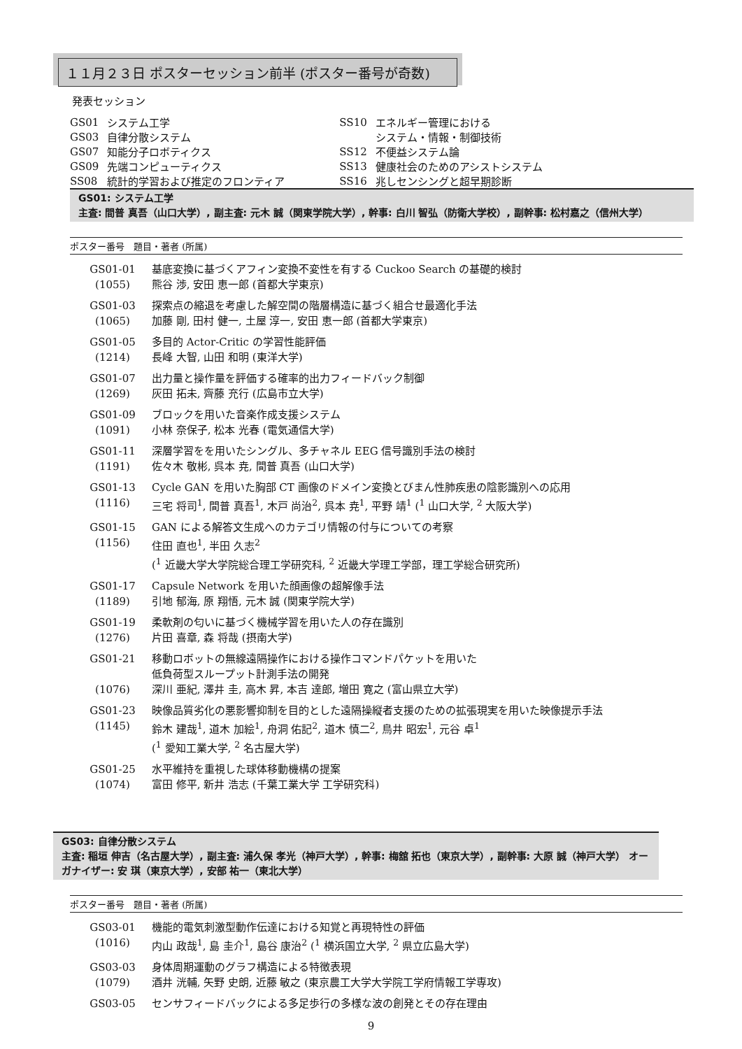１１月２３日 ポスターセッション前半 (ポスター番号が奇数)
発表セッション
| GS01 | システム工学 | SS10 | エネルギー管理における |
| GS03 | 自律分散システム | | システム・情報・制御技術 |
| GS07 | 知能分子ロボティクス | SS12 | 不便益システム論 |
| GS09 | 先端コンピューティクス | SS13 | 健康社会のためのアシストシステム |
| SS08 | 統計的学習および推定のフロンティア | SS16 | 兆しセンシングと超早期診断 |
GS01: システム工学
主査: 間普 真吾（山口大学）, 副主査: 元木 誠（関東学院大学）, 幹事: 白川 智弘（防衛大学校）, 副幹事: 松村嘉之（信州大学）
ポスター番号　題目・著者 (所属)
| GS01-01 | 基底変換に基づくアフィン変換不変性を有する Cuckoo Search の基礎的検討 |
| (1055) | 熊谷 渉, 安田 恵一郎 (首都大学東京) |
| GS01-03 | 探索点の縮退を考慮した解空間の階層構造に基づく組合せ最適化手法 |
| (1065) | 加藤 剛, 田村 健一, 土屋 淳一, 安田 恵一郎 (首都大学東京) |
| GS01-05 | 多目的 Actor-Critic の学習性能評価 |
| (1214) | 長峰 大智, 山田 和明 (東洋大学) |
| GS01-07 | 出力量と操作量を評価する確率的出力フィードバック制御 |
| (1269) | 灰田 拓未, 齊藤 充行 (広島市立大学) |
| GS01-09 | ブロックを用いた音楽作成支援システム |
| (1091) | 小林 奈保子, 松本 光春 (電気通信大学) |
| GS01-11 | 深層学習をを用いたシングル、多チャネル EEG 信号識別手法の検討 |
| (1191) | 佐々木 敬彬, 呉本 尭, 間普 真吾 (山口大学) |
| GS01-13 | Cycle GAN を用いた胸部 CT 画像のドメイン変換とびまん性肺疾患の陰影識別への応用 |
| (1116) | 三宅 将司<sup>1</sup>, 間普 真吾<sup>1</sup>, 木戸 尚治<sup>2</sup>, 呉本 尭<sup>1</sup>, 平野 靖<sup>1</sup> (<sup>1</sup> 山口大学, <sup>2</sup> 大阪大学) |
| GS01-15 | GAN による解答文生成へのカテゴリ情報の付与についての考察 |
| (1156) | 住田 直也<sup>1</sup>, 半田 久志<sup>2</sup> (<sup>1</sup> 近畿大学大学院総合理工学研究科, <sup>2</sup> 近畿大学理工学部，理工学総合研究所) |
| GS01-17 | Capsule Network を用いた顔画像の超解像手法 |
| (1189) | 引地 郁海, 原 翔悟, 元木 誠 (関東学院大学) |
| GS01-19 | 柔軟剤の匂いに基づく機械学習を用いた人の存在識別 |
| (1276) | 片田 喜章, 森 将哉 (摂南大学) |
| GS01-21 | 移動ロボットの無線遠隔操作における操作コマンドパケットを用いた 低負荷型スループット計測手法の開発 |
| (1076) | 深川 亜紀, 澤井 圭, 高木 昇, 本吉 達郎, 増田 寛之 (富山県立大学) |
| GS01-23 | 映像品質劣化の悪影響抑制を目的とした遠隔操縦者支援のための拡張現実を用いた映像提示手法 |
| (1145) | 鈴木 建哉<sup>1</sup>, 道木 加絵<sup>1</sup>, 舟洞 佑記<sup>2</sup>, 道木 慎二<sup>2</sup>, 鳥井 昭宏<sup>1</sup>, 元谷 卓<sup>1</sup> (<sup>1</sup> 愛知工業大学, <sup>2</sup> 名古屋大学) |
| GS01-25 | 水平維持を重視した球体移動機構の提案 |
| (1074) | 富田 修平, 新井 浩志 (千葉工業大学 工学研究科) |
GS03: 自律分散システム
主査: 稲垣 伸吉（名古屋大学）, 副主査: 浦久保 孝光（神戸大学）, 幹事: 梅舘 拓也（東京大学）, 副幹事: 大原 誠（神戸大学） オーガナイザー: 安 琪（東京大学）, 安部 祐一（東北大学）
ポスター番号　題目・著者 (所属)
| GS03-01 | 機能的電気刺激型動作伝達における知覚と再現特性の評価 |
| (1016) | 内山 政哉<sup>1</sup>, 島 圭介<sup>1</sup>, 島谷 康治<sup>2</sup> (<sup>1</sup> 横浜国立大学, <sup>2</sup> 県立広島大学) |
| GS03-03 | 身体周期運動のグラフ構造による特徴表現 |
| (1079) | 酒井 洸輔, 矢野 史朗, 近藤 敏之 (東京農工大学大学院工学府情報工学専攻) |
| GS03-05 | センサフィードバックによる多足歩行の多様な波の創発とその存在理由 |
9